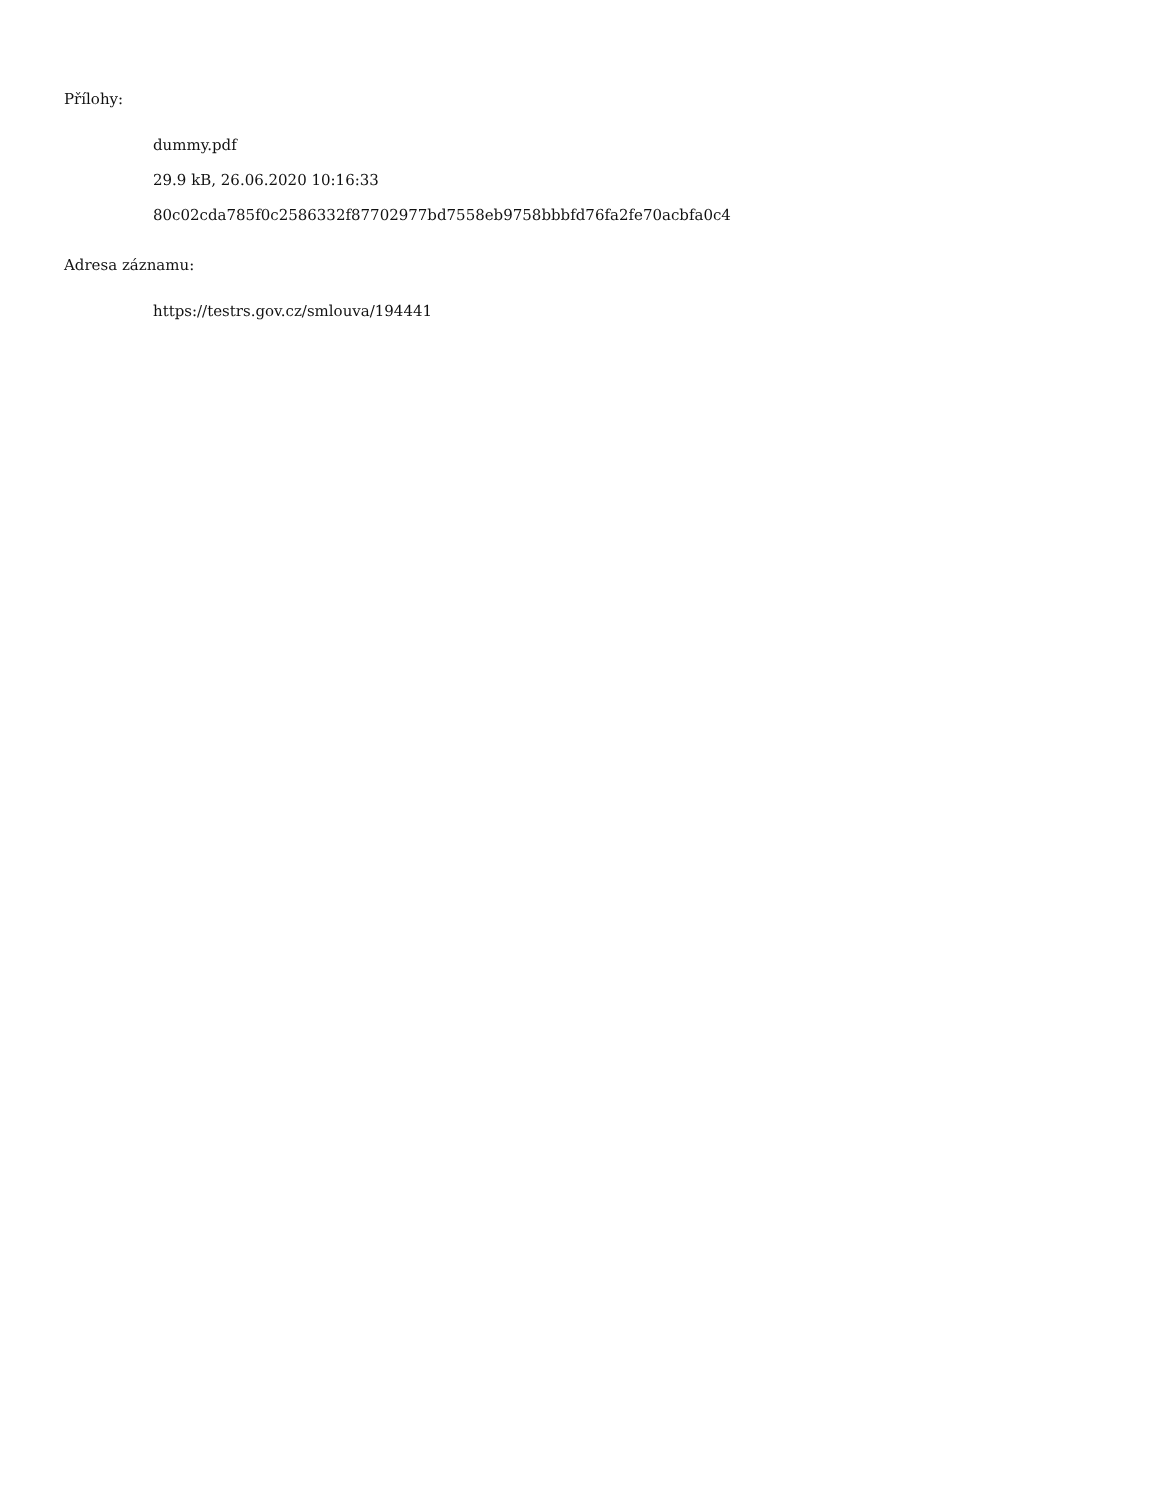Přílohy:
dummy.pdf
29.9 kB, 26.06.2020 10:16:33
80c02cda785f0c2586332f87702977bd7558eb9758bbbfd76fa2fe70acbfa0c4
Adresa záznamu:
https://testrs.gov.cz/smlouva/194441